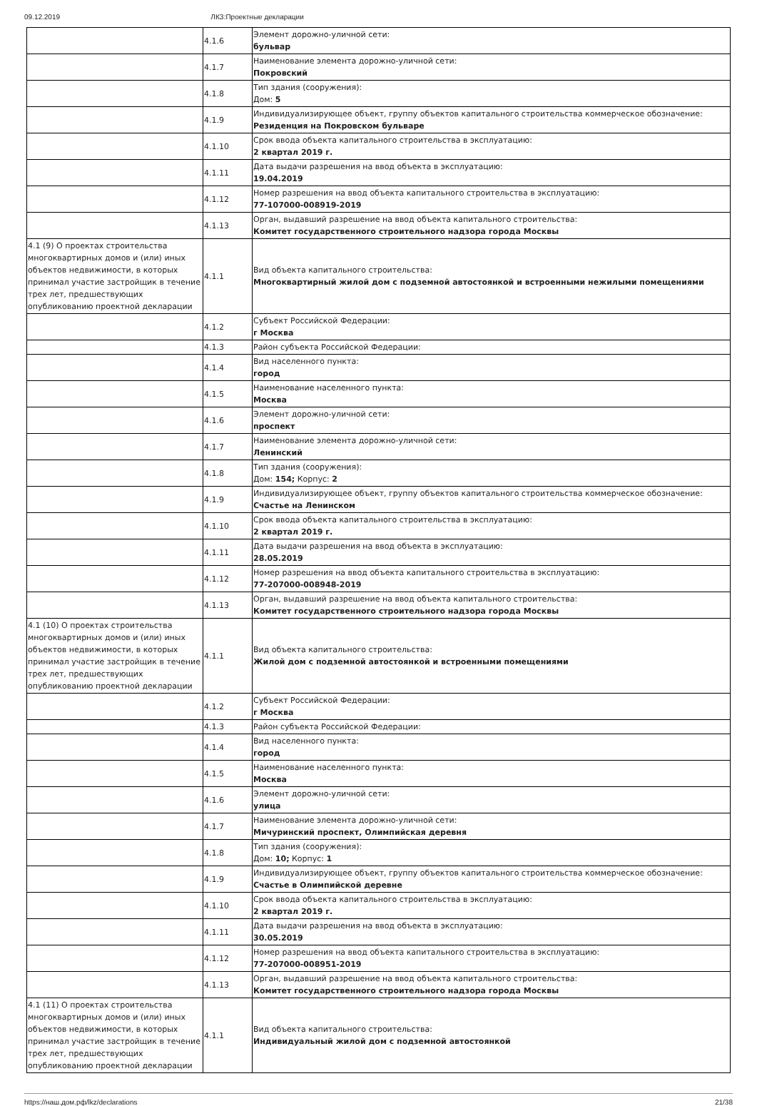09.12.2019 ЛКЗ:Проектные декларации
| | 4.1.6 | Элемент дорожно-уличной сети: бульвар |
| | 4.1.7 | Наименование элемента дорожно-уличной сети: Покровский |
| | 4.1.8 | Тип здания (сооружения): Дом: 5 |
| | 4.1.9 | Индивидуализирующее объект, группу объектов капитального строительства коммерческое обозначение: Резиденция на Покровском бульваре |
| | 4.1.10 | Срок ввода объекта капитального строительства в эксплуатацию: 2 квартал 2019 г. |
| | 4.1.11 | Дата выдачи разрешения на ввод объекта в эксплуатацию: 19.04.2019 |
| | 4.1.12 | Номер разрешения на ввод объекта капитального строительства в эксплуатацию: 77-107000-008919-2019 |
| | 4.1.13 | Орган, выдавший разрешение на ввод объекта капитального строительства: Комитет государственного строительного надзора города Москвы |
| 4.1 (9) О проектах строительства многоквартирных домов и (или) иных объектов недвижимости, в которых принимал участие застройщик в течение трех лет, предшествующих опубликованию проектной декларации | 4.1.1 | Вид объекта капитального строительства: Многоквартирный жилой дом с подземной автостоянкой и встроенными нежилыми помещениями |
| | 4.1.2 | Субъект Российской Федерации: г Москва |
| | 4.1.3 | Район субъекта Российской Федерации: |
| | 4.1.4 | Вид населенного пункта: город |
| | 4.1.5 | Наименование населенного пункта: Москва |
| | 4.1.6 | Элемент дорожно-уличной сети: проспект |
| | 4.1.7 | Наименование элемента дорожно-уличной сети: Ленинский |
| | 4.1.8 | Тип здания (сооружения): Дом: 154; Корпус: 2 |
| | 4.1.9 | Индивидуализирующее объект, группу объектов капитального строительства коммерческое обозначение: Счастье на Ленинском |
| | 4.1.10 | Срок ввода объекта капитального строительства в эксплуатацию: 2 квартал 2019 г. |
| | 4.1.11 | Дата выдачи разрешения на ввод объекта в эксплуатацию: 28.05.2019 |
| | 4.1.12 | Номер разрешения на ввод объекта капитального строительства в эксплуатацию: 77-207000-008948-2019 |
| | 4.1.13 | Орган, выдавший разрешение на ввод объекта капитального строительства: Комитет государственного строительного надзора города Москвы |
| 4.1 (10) О проектах строительства многоквартирных домов и (или) иных объектов недвижимости, в которых принимал участие застройщик в течение трех лет, предшествующих опубликованию проектной декларации | 4.1.1 | Вид объекта капитального строительства: Жилой дом с подземной автостоянкой и встроенными помещениями |
| | 4.1.2 | Субъект Российской Федерации: г Москва |
| | 4.1.3 | Район субъекта Российской Федерации: |
| | 4.1.4 | Вид населенного пункта: город |
| | 4.1.5 | Наименование населенного пункта: Москва |
| | 4.1.6 | Элемент дорожно-уличной сети: улица |
| | 4.1.7 | Наименование элемента дорожно-уличной сети: Мичуринский проспект, Олимпийская деревня |
| | 4.1.8 | Тип здания (сооружения): Дом: 10; Корпус: 1 |
| | 4.1.9 | Индивидуализирующее объект, группу объектов капитального строительства коммерческое обозначение: Счастье в Олимпийской деревне |
| | 4.1.10 | Срок ввода объекта капитального строительства в эксплуатацию: 2 квартал 2019 г. |
| | 4.1.11 | Дата выдачи разрешения на ввод объекта в эксплуатацию: 30.05.2019 |
| | 4.1.12 | Номер разрешения на ввод объекта капитального строительства в эксплуатацию: 77-207000-008951-2019 |
| | 4.1.13 | Орган, выдавший разрешение на ввод объекта капитального строительства: Комитет государственного строительного надзора города Москвы |
| 4.1 (11) О проектах строительства многоквартирных домов и (или) иных объектов недвижимости, в которых принимал участие застройщик в течение трех лет, предшествующих опубликованию проектной декларации | 4.1.1 | Вид объекта капитального строительства: Индивидуальный жилой дом с подземной автостоянкой |
https://наш.дом.рф/lkz/declarations 21/38